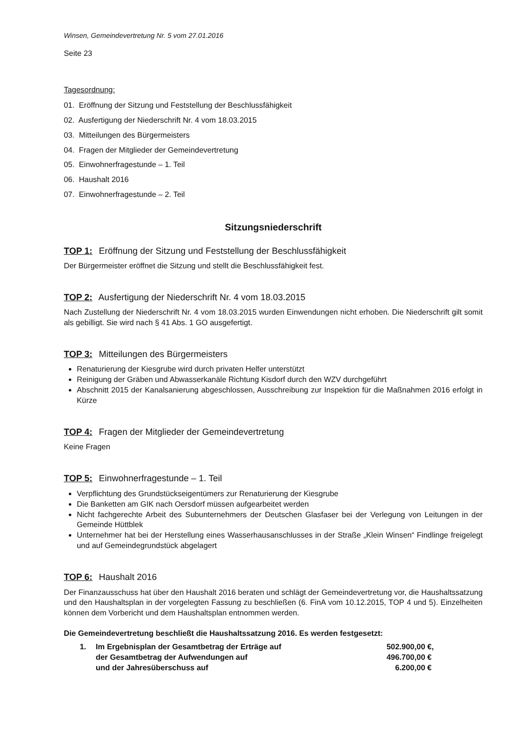Winsen, Gemeindevertretung Nr. 5 vom 27.01.2016
Seite 23
Tagesordnung:
01. Eröffnung der Sitzung und Feststellung der Beschlussfähigkeit
02. Ausfertigung der Niederschrift Nr. 4 vom 18.03.2015
03. Mitteilungen des Bürgermeisters
04. Fragen der Mitglieder der Gemeindevertretung
05. Einwohnerfragestunde – 1. Teil
06. Haushalt 2016
07. Einwohnerfragestunde – 2. Teil
Sitzungsniederschrift
TOP 1: Eröffnung der Sitzung und Feststellung der Beschlussfähigkeit
Der Bürgermeister eröffnet die Sitzung und stellt die Beschlussfähigkeit fest.
TOP 2: Ausfertigung der Niederschrift Nr. 4 vom 18.03.2015
Nach Zustellung der Niederschrift Nr. 4 vom 18.03.2015 wurden Einwendungen nicht erhoben. Die Niederschrift gilt somit als gebilligt. Sie wird nach § 41 Abs. 1 GO ausgefertigt.
TOP 3: Mitteilungen des Bürgermeisters
Renaturierung der Kiesgrube wird durch privaten Helfer unterstützt
Reinigung der Gräben und Abwasserkanäle Richtung Kisdorf durch den WZV durchgeführt
Abschnitt 2015 der Kanalsanierung abgeschlossen, Ausschreibung zur Inspektion für die Maßnahmen 2016 erfolgt in Kürze
TOP 4: Fragen der Mitglieder der Gemeindevertretung
Keine Fragen
TOP 5: Einwohnerfragestunde – 1. Teil
Verpflichtung des Grundstückseigentümers zur Renaturierung der Kiesgrube
Die Banketten am GIK nach Oersdorf müssen aufgearbeitet werden
Nicht fachgerechte Arbeit des Subunternehmers der Deutschen Glasfaser bei der Verlegung von Leitungen in der Gemeinde Hüttblek
Unternehmer hat bei der Herstellung eines Wasserhausanschlusses in der Straße „Klein Winsen“ Findlinge freigelegt und auf Gemeindegrundstück abgelagert
TOP 6: Haushalt 2016
Der Finanzausschuss hat über den Haushalt 2016 beraten und schlägt der Gemeindevertretung vor, die Haushaltssatzung und den Haushaltsplan in der vorgelegten Fassung zu beschließen (6. FinA vom 10.12.2015, TOP 4 und 5). Einzelheiten können dem Vorbericht und dem Haushaltsplan entnommen werden.
Die Gemeindevertretung beschließt die Haushaltssatzung 2016. Es werden festgesetzt:
| 1. | Im Ergebnisplan der Gesamtbetrag der Erträge auf | 502.900,00 €, |
| | der Gesamtbetrag der Aufwendungen auf | 496.700,00 € |
| | und der Jahresüberschuss auf | 6.200,00 € |